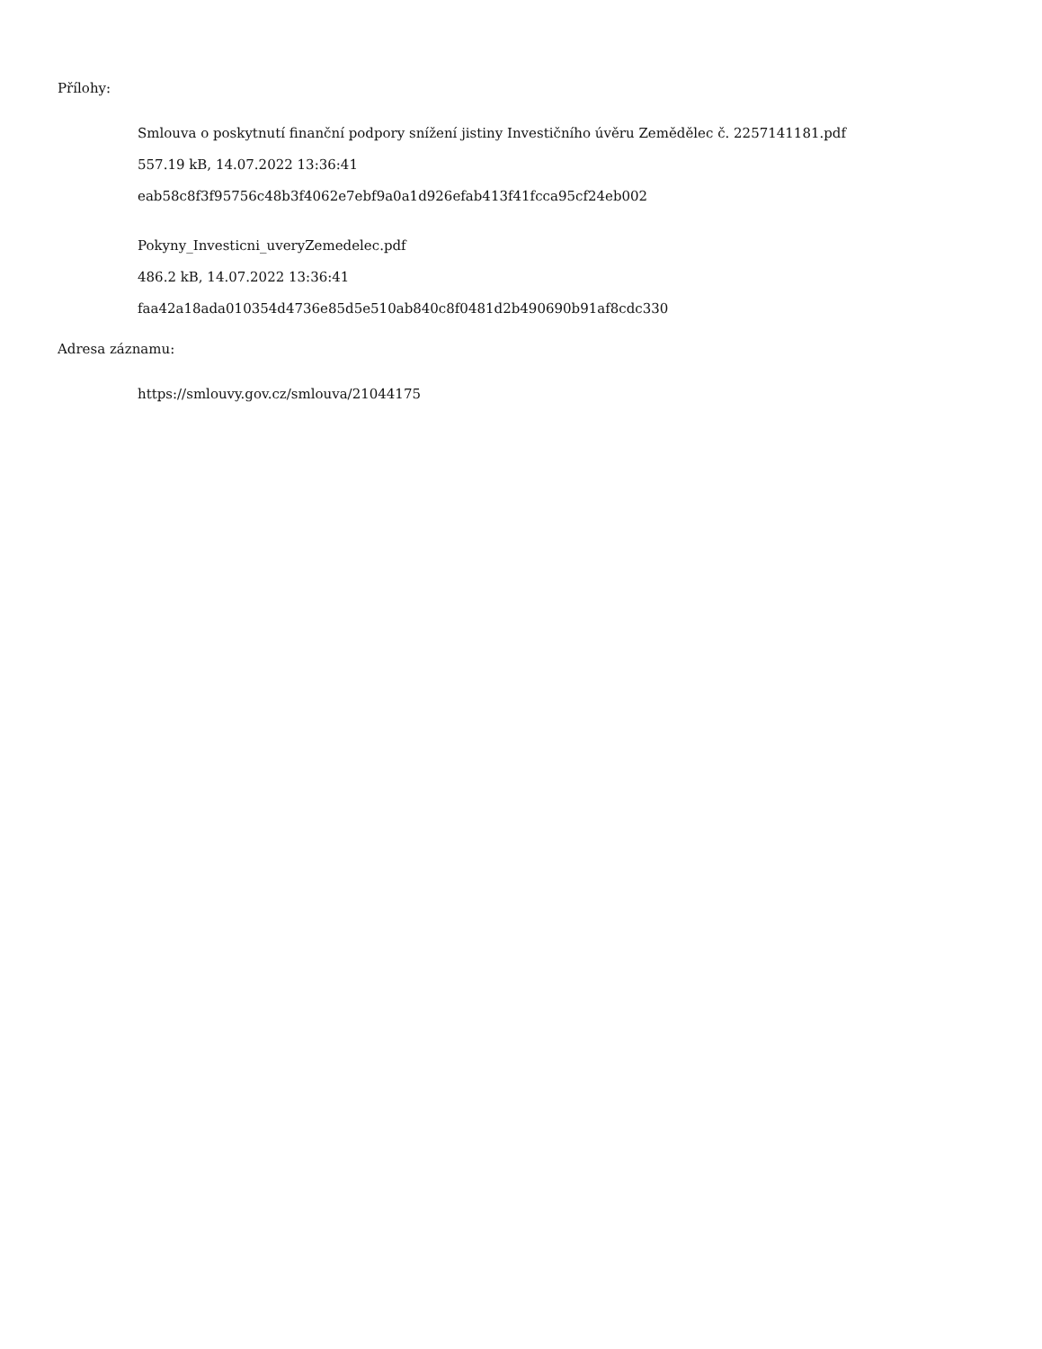Přílohy:
Smlouva o poskytnutí finanční podpory snížení jistiny Investičního úvěru Zemědělec č. 2257141181.pdf
557.19 kB, 14.07.2022 13:36:41
eab58c8f3f95756c48b3f4062e7ebf9a0a1d926efab413f41fcca95cf24eb002
Pokyny_Investicni_uveryZemedelec.pdf
486.2 kB, 14.07.2022 13:36:41
faa42a18ada010354d4736e85d5e510ab840c8f0481d2b490690b91af8cdc330
Adresa záznamu:
https://smlouvy.gov.cz/smlouva/21044175